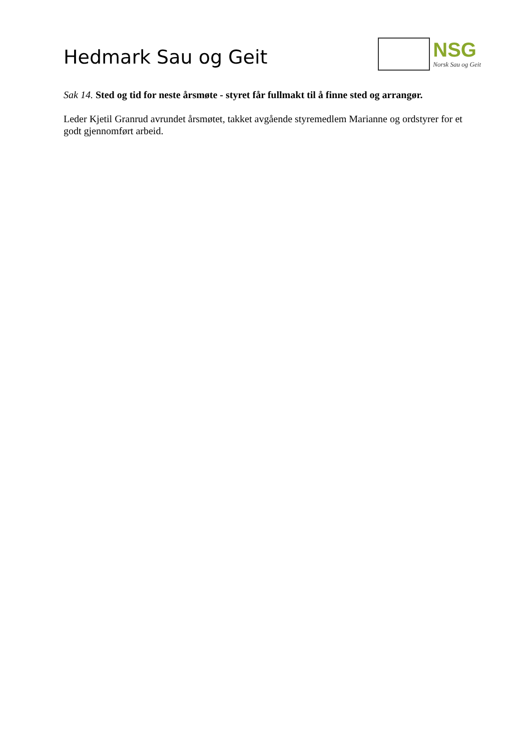Hedmark Sau og Geit
NSG
Norsk Sau og Geit
Sak 14. Sted og tid for neste årsmøte - styret får fullmakt til å finne sted og arrangør.
Leder Kjetil Granrud avrundet årsmøtet, takket avgående styremedlem Marianne og ordstyrer for et godt gjennomført arbeid.